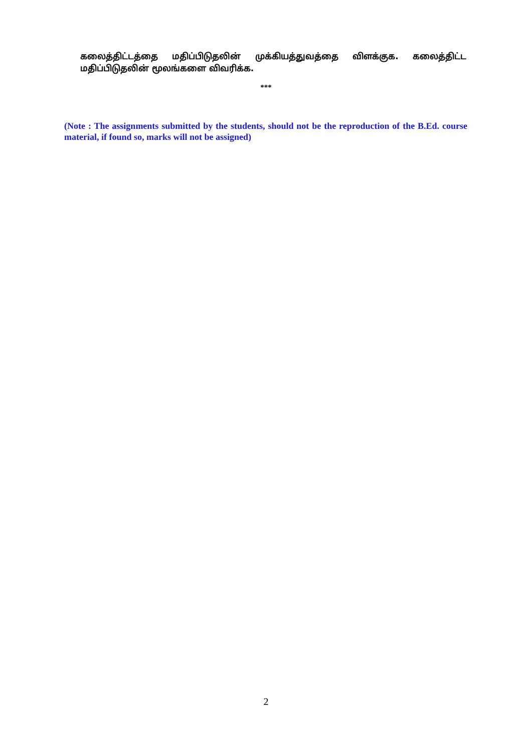கலைத்திட்டத்தை மதிப்பிடுதலின் முக்கியத்துவத்தை விளக்குக. கலைத்திட்ட மதிப்பிடுதலின் மூலங்களை விவரிக்க.
***
(Note : The assignments submitted by the students, should not be the reproduction of the B.Ed. course material, if found so, marks will not be assigned)
2